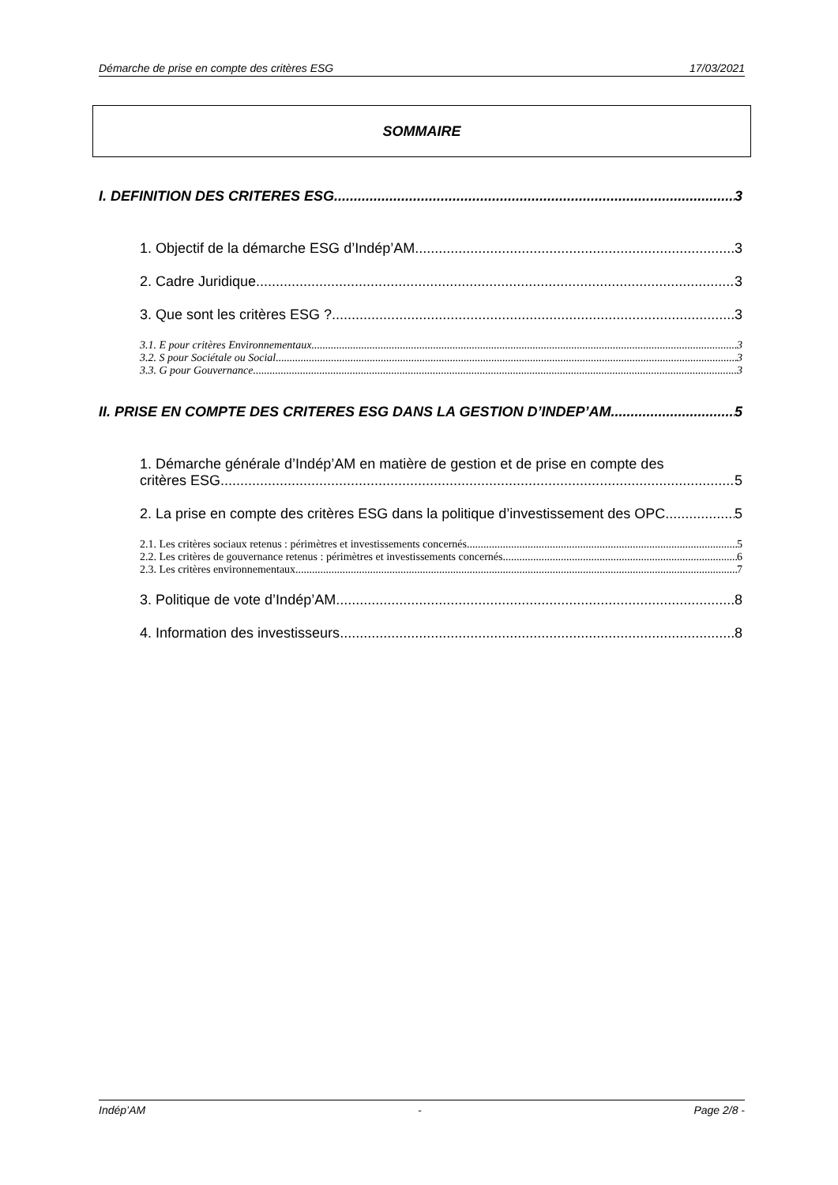Démarche de prise en compte des critères ESG 17/03/2021
SOMMAIRE
I. DEFINITION DES CRITERES ESG 3
1. Objectif de la démarche ESG d’Indép’AM 3
2. Cadre Juridique 3
3. Que sont les critères ESG ? 3
3.1. E pour critères Environnementaux 3
3.2. S pour Sociétale ou Social 3
3.3. G pour Gouvernance 3
II. PRISE EN COMPTE DES CRITERES ESG DANS LA GESTION D’INDEP’AM 5
1. Démarche générale d’Indép’AM en matière de gestion et de prise en compte des
critères ESG 5
2. La prise en compte des critères ESG dans la politique d’investissement des OPC 5
2.1. Les critères sociaux retenus : périmètres et investissements concernés 5
2.2. Les critères de gouvernance retenus : périmètres et investissements concernés 6
2.3. Les critères environnementaux 7
3. Politique de vote d’Indép’AM 8
4. Information des investisseurs 8
Indép’AM - Page 2/8 -